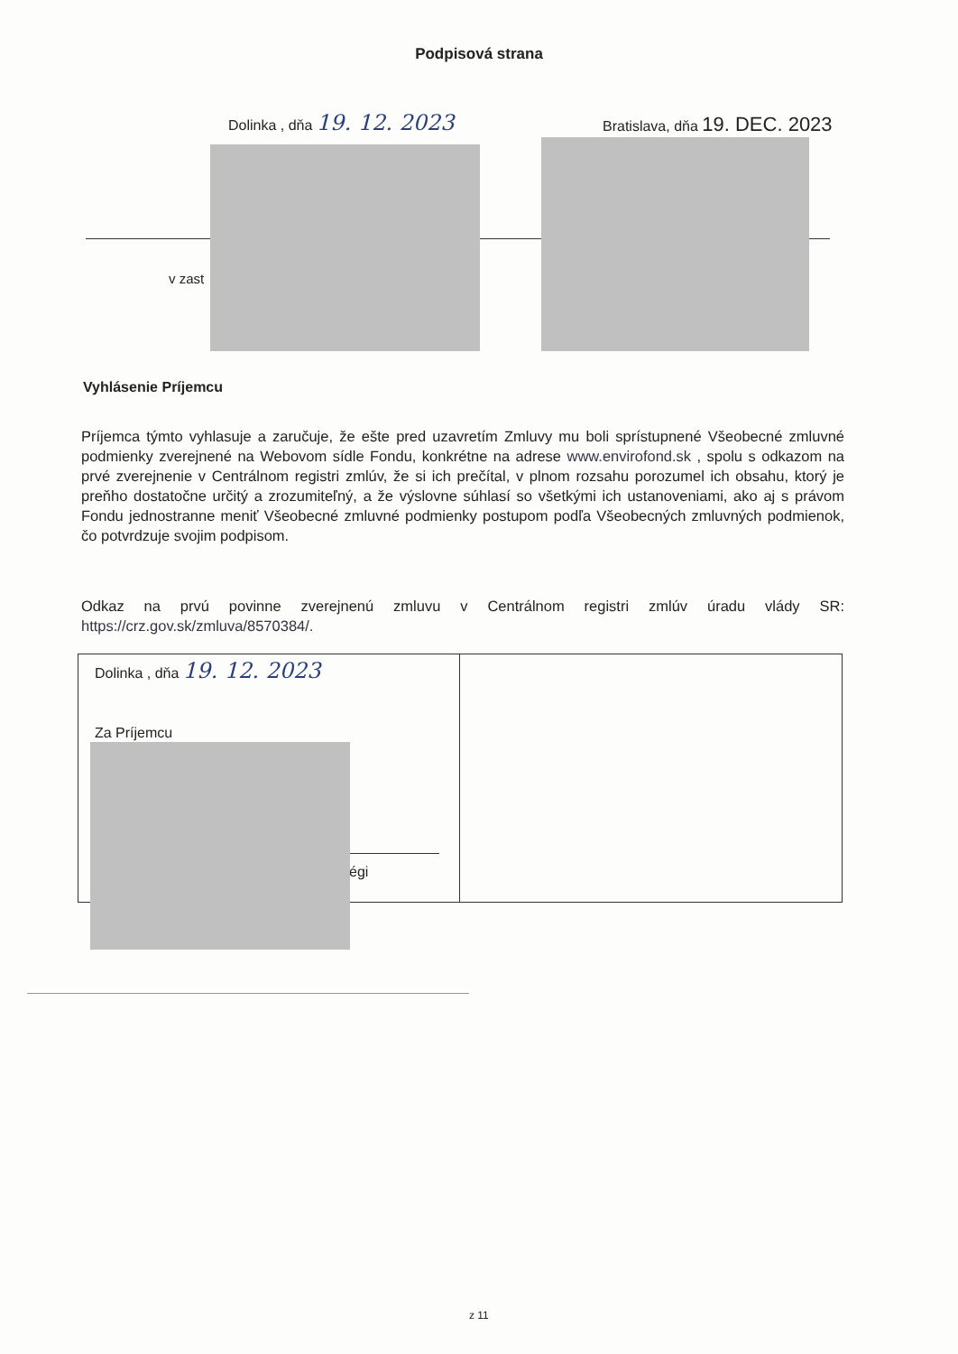Podpisová strana
Dolinka , dňa 19. 12. 2023 Bratislava, dňa 19. DEC. 2023
v zast
Vyhlásenie Príjemcu
Príjemca týmto vyhlasuje a zaručuje, že ešte pred uzavretím Zmluvy mu boli sprístupnené Všeobecné zmluvné podmienky zverejnené na Webovom sídle Fondu, konkrétne na adrese www.envirofond.sk , spolu s odkazom na prvé zverejnenie v Centrálnom registri zmlúv, že si ich prečítal, v plnom rozsahu porozumel ich obsahu, ktorý je preňho dostatočne určitý a zrozumiteľný, a že výslovne súhlasí so všetkými ich ustanoveniami, ako aj s právom Fondu jednostranne meniť Všeobecné zmluvné podmienky postupom podľa Všeobecných zmluvných podmienok, čo potvrdzuje svojim podpisom.
Odkaz na prvú povinne zverejnenú zmluvu v Centrálnom registri zmlúv úradu vlády SR: https://crz.gov.sk/zmluva/8570384/.
Dolinka , dňa 19. 12. 2023
Za Príjemcu
égi
z 11